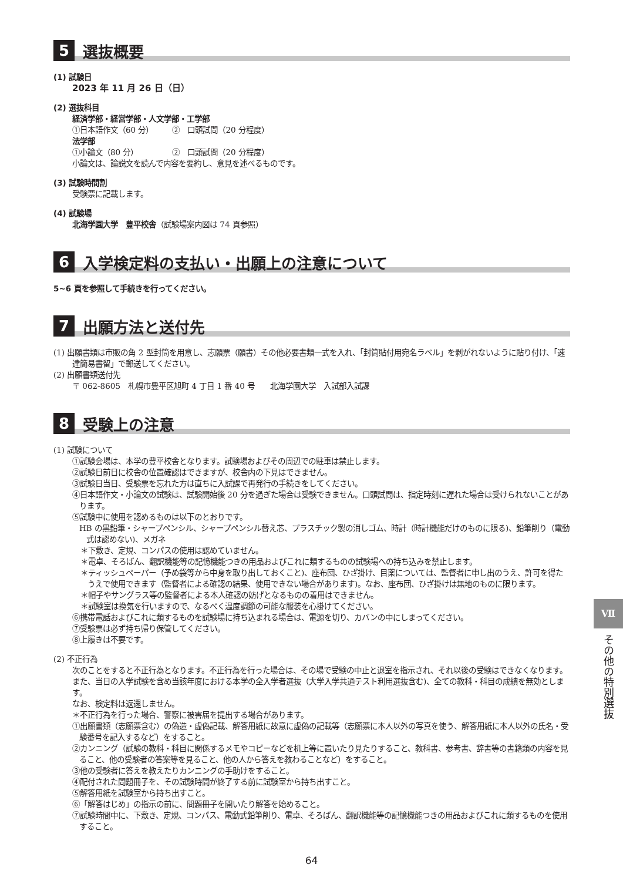5 選抜概要
(1) 試験日
2023 年 11 月 26 日（日）
(2) 選抜科目
経済学部・経営学部・人文学部・工学部
①日本語作文（60 分）　　　②　口頭試問（20 分程度）
法学部
①小論文（80 分）　　　　　②　口頭試問（20 分程度）
小論文は、論説文を読んで内容を要約し、意見を述べるものです。
(3) 試験時間割
受験票に記載します。
(4) 試験場
北海学園大学　豊平校舎（試験場案内図は 74 頁参照）
6 入学検定料の支払い・出願上の注意について
5~6 頁を参照して手続きを行ってください。
7 出願方法と送付先
(1) 出願書類は市販の角 2 型封筒を用意し、志願票（願書）その他必要書類一式を入れ、「封筒貼付用宛名ラベル」を剥がれないように貼り付け、「速達簡易書留」で郵送してください。
(2) 出願書類送付先
〒 062-8605　札幌市豊平区旭町 4 丁目 1 番 40 号　　北海学園大学　入試部入試課
8 受験上の注意
(1) 試験について
①試験会場は、本学の豊平校舎となります。試験場およびその周辺での駐車は禁止します。
②試験日前日に校舎の位置確認はできますが、校舎内の下見はできません。
③試験日当日、受験票を忘れた方は直ちに入試課で再発行の手続きをしてください。
④日本語作文・小論文の試験は、試験開始後 20 分を過ぎた場合は受験できません。口頭試問は、指定時刻に遅れた場合は受けられないことがあります。
⑤試験中に使用を認めるものは以下のとおりです。
HB の黒鉛筆・シャープペンシル、シャープペンシル替え芯、プラスチック製の消しゴム、時計（時計機能だけのものに限る)、鉛筆削り（電動式は認めない)、メガネ
＊下敷き、定規、コンパスの使用は認めていません。
＊電卓、そろばん、翻訳機能等の記憶機能つきの用品およびこれに類するものの試験場への持ち込みを禁止します。
＊ティッシュペーパー（予め袋等から中身を取り出しておくこと)、座布団、ひざ掛け、目薬については、監督者に申し出のうえ、許可を得たうえで使用できます（監督者による確認の結果、使用できない場合があります)。なお、座布団、ひざ掛けは無地のものに限ります。
＊帽子やサングラス等の監督者による本人確認の妨げとなるものの着用はできません。
＊試験室は換気を行いますので、なるべく温度調節の可能な服装を心掛けてください。
⑥携帯電話およびこれに類するものを試験場に持ち込まれる場合は、電源を切り、カバンの中にしまってください。
⑦受験票は必ず持ち帰り保管してください。
⑧上履きは不要です。
(2) 不正行為
次のことをすると不正行為となります。不正行為を行った場合は、その場で受験の中止と退室を指示され、それ以後の受験はできなくなります。また、当日の入学試験を含め当該年度における本学の全入学者選抜（大学入学共通テスト利用選抜含む)、全ての教科・科目の成績を無効とします。
なお、検定料は返還しません。
＊不正行為を行った場合、警察に被害届を提出する場合があります。
①出願書類（志願票含む）の偽造・虚偽記載、解答用紙に故意に虚偽の記載等（志願票に本人以外の写真を使う、解答用紙に本人以外の氏名・受験番号を記入するなど）をすること。
②カンニング（試験の教科・科目に関係するメモやコピーなどを机上等に置いたり見たりすること、教科書、参考書、辞書等の書籍類の内容を見ること、他の受験者の答案等を見ること、他の人から答えを教わることなど）をすること。
③他の受験者に答えを教えたりカンニングの手助けをすること。
④配付された問題冊子を、その試験時間が終了する前に試験室から持ち出すこと。
⑤解答用紙を試験室から持ち出すこと。
⑥「解答はじめ」の指示の前に、問題冊子を開いたり解答を始めること。
⑦試験時間中に、下敷き、定規、コンパス、電動式鉛筆削り、電卓、そろばん、翻訳機能等の記憶機能つきの用品およびこれに類するものを使用すること。
Ⅶ
その他の特別選抜
64